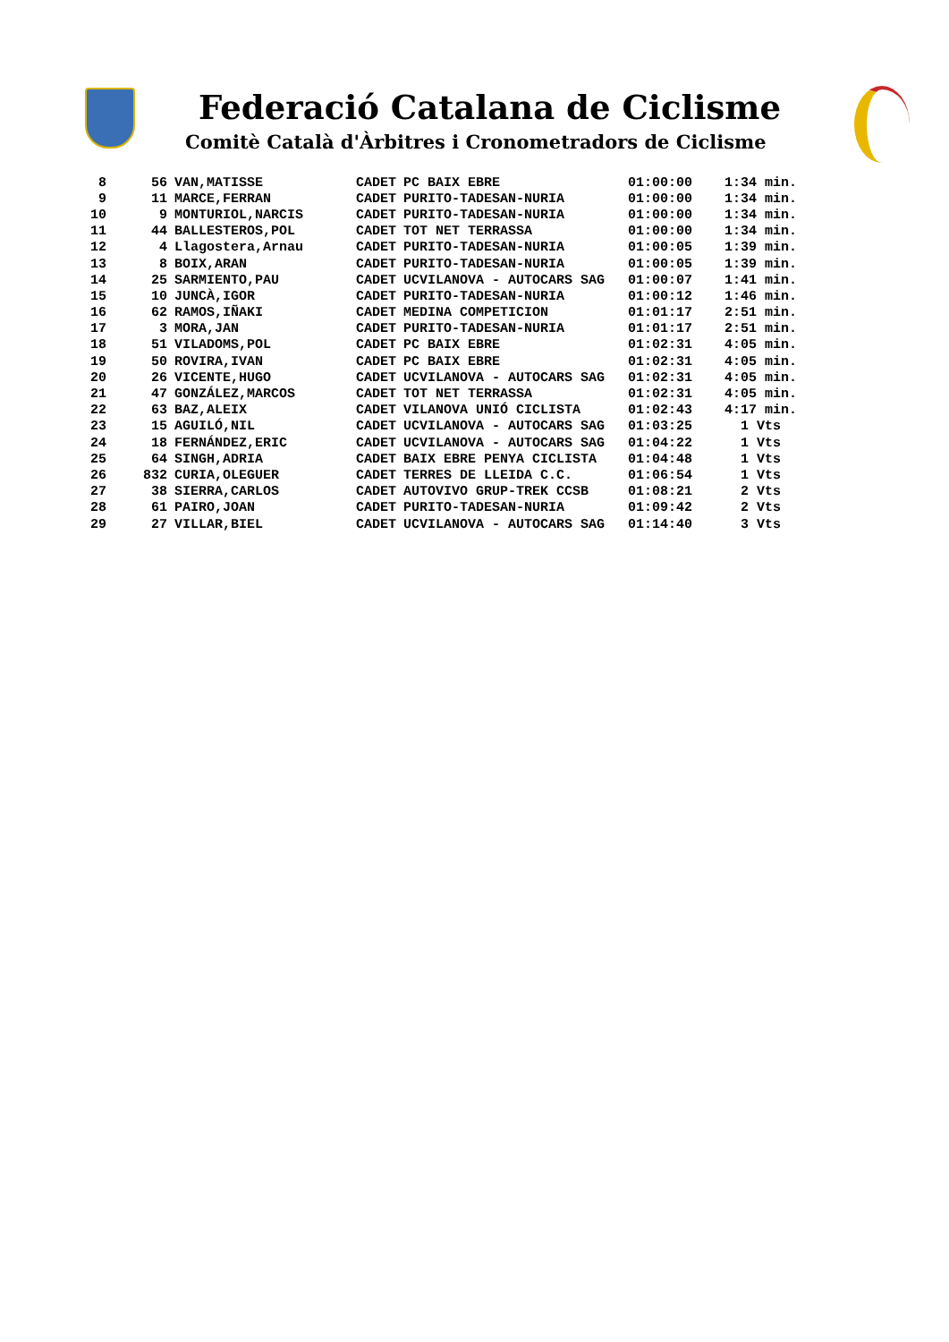Federació Catalana de Ciclisme
Comitè Català d'Àrbitres i Cronometradors de Ciclisme
| 8 | 56 | VAN,MATISSE | CADET | PC BAIX EBRE | 01:00:00 | 1:34 min. |
| 9 | 11 | MARCE,FERRAN | CADET | PURITO-TADESAN-NURIA | 01:00:00 | 1:34 min. |
| 10 | 9 | MONTURIOL,NARCIS | CADET | PURITO-TADESAN-NURIA | 01:00:00 | 1:34 min. |
| 11 | 44 | BALLESTEROS,POL | CADET | TOT NET TERRASSA | 01:00:00 | 1:34 min. |
| 12 | 4 | Llagostera,Arnau | CADET | PURITO-TADESAN-NURIA | 01:00:05 | 1:39 min. |
| 13 | 8 | BOIX,ARAN | CADET | PURITO-TADESAN-NURIA | 01:00:05 | 1:39 min. |
| 14 | 25 | SARMIENTO,PAU | CADET | UCVILANOVA - AUTOCARS SAG | 01:00:07 | 1:41 min. |
| 15 | 10 | JUNCÀ,IGOR | CADET | PURITO-TADESAN-NURIA | 01:00:12 | 1:46 min. |
| 16 | 62 | RAMOS,IÑAKI | CADET | MEDINA COMPETICION | 01:01:17 | 2:51 min. |
| 17 | 3 | MORA,JAN | CADET | PURITO-TADESAN-NURIA | 01:01:17 | 2:51 min. |
| 18 | 51 | VILADOMS,POL | CADET | PC BAIX EBRE | 01:02:31 | 4:05 min. |
| 19 | 50 | ROVIRA,IVAN | CADET | PC BAIX EBRE | 01:02:31 | 4:05 min. |
| 20 | 26 | VICENTE,HUGO | CADET | UCVILANOVA - AUTOCARS SAG | 01:02:31 | 4:05 min. |
| 21 | 47 | GONZÁLEZ,MARCOS | CADET | TOT NET TERRASSA | 01:02:31 | 4:05 min. |
| 22 | 63 | BAZ,ALEIX | CADET | VILANOVA UNIÓ CICLISTA | 01:02:43 | 4:17 min. |
| 23 | 15 | AGUILÓ,NIL | CADET | UCVILANOVA - AUTOCARS SAG | 01:03:25 | 1 Vts |
| 24 | 18 | FERNÁNDEZ,ERIC | CADET | UCVILANOVA - AUTOCARS SAG | 01:04:22 | 1 Vts |
| 25 | 64 | SINGH,ADRIA | CADET | BAIX EBRE PENYA CICLISTA | 01:04:48 | 1 Vts |
| 26 | 832 | CURIA,OLEGUER | CADET | TERRES DE LLEIDA C.C. | 01:06:54 | 1 Vts |
| 27 | 38 | SIERRA,CARLOS | CADET | AUTOVIVO GRUP-TREK CCSB | 01:08:21 | 2 Vts |
| 28 | 61 | PAIRO,JOAN | CADET | PURITO-TADESAN-NURIA | 01:09:42 | 2 Vts |
| 29 | 27 | VILLAR,BIEL | CADET | UCVILANOVA - AUTOCARS SAG | 01:14:40 | 3 Vts |